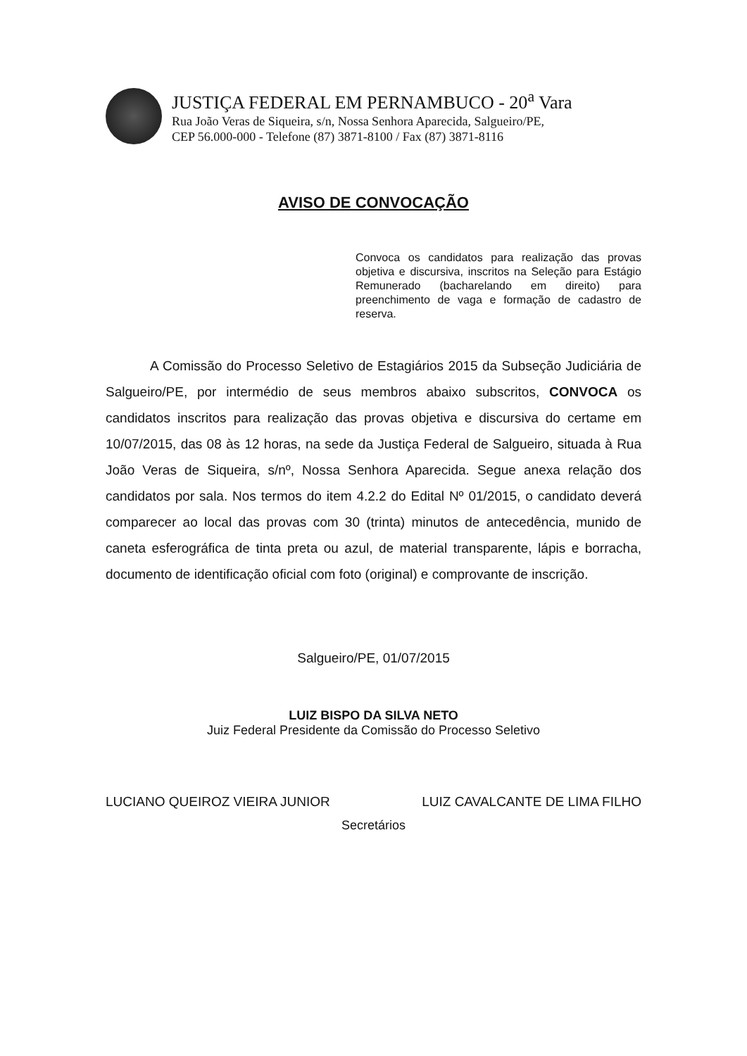JUSTIÇA FEDERAL EM PERNAMBUCO - 20<sup>a</sup> Vara
Rua João Veras de Siqueira, s/n, Nossa Senhora Aparecida, Salgueiro/PE,
CEP 56.000-000 - Telefone (87) 3871-8100 / Fax (87) 3871-8116
AVISO DE CONVOCAÇÃO
Convoca os candidatos para realização das provas objetiva e discursiva, inscritos na Seleção para Estágio Remunerado (bacharelando em direito) para preenchimento de vaga e formação de cadastro de reserva.
A Comissão do Processo Seletivo de Estagiários 2015 da Subseção Judiciária de Salgueiro/PE, por intermédio de seus membros abaixo subscritos, CONVOCA os candidatos inscritos para realização das provas objetiva e discursiva do certame em 10/07/2015, das 08 às 12 horas, na sede da Justiça Federal de Salgueiro, situada à Rua João Veras de Siqueira, s/nº, Nossa Senhora Aparecida. Segue anexa relação dos candidatos por sala. Nos termos do item 4.2.2 do Edital Nº 01/2015, o candidato deverá comparecer ao local das provas com 30 (trinta) minutos de antecedência, munido de caneta esferográfica de tinta preta ou azul, de material transparente, lápis e borracha, documento de identificação oficial com foto (original) e comprovante de inscrição.
Salgueiro/PE, 01/07/2015
LUIZ BISPO DA SILVA NETO
Juiz Federal Presidente da Comissão do Processo Seletivo
LUCIANO QUEIROZ VIEIRA JUNIOR LUIZ CAVALCANTE DE LIMA FILHO
Secretários